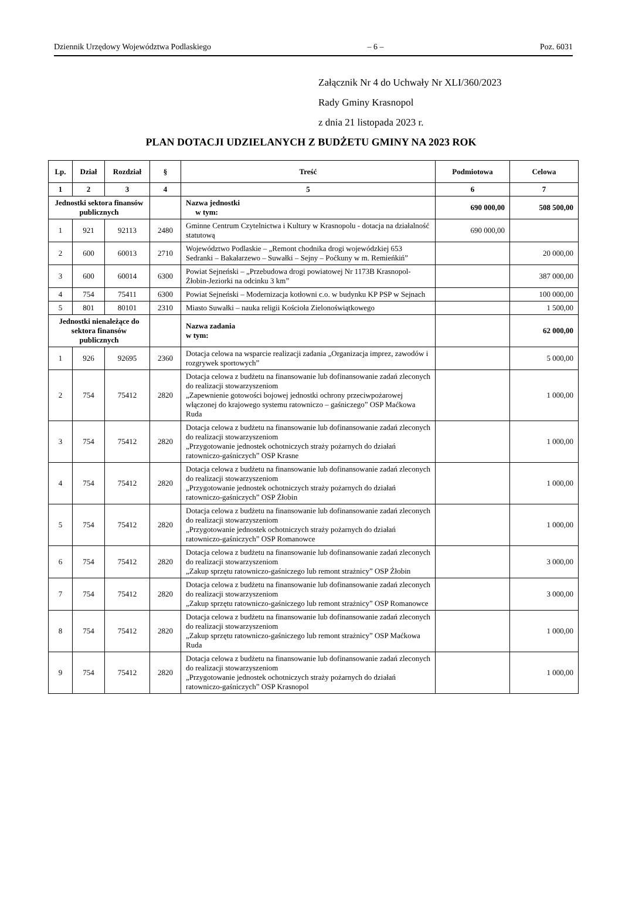Dziennik Urzędowy Województwa Podlaskiego – 6 – Poz. 6031
Załącznik Nr 4 do Uchwały Nr XLI/360/2023
Rady Gminy Krasnopol
z dnia 21 listopada 2023 r.
PLAN DOTACJI UDZIELANYCH Z BUDŻETU GMINY NA 2023 ROK
| Lp. | Dział | Rozdział | § | Treść | Podmiotowa | Celowa |
| --- | --- | --- | --- | --- | --- | --- |
| 1 | 2 | 3 | 4 | 5 | 6 | 7 |
| Jednostki sektora finansów publicznych | | | | Nazwa jednostki w tym: | 690 000,00 | 508 500,00 |
| 1 | 921 | 92113 | 2480 | Gminne Centrum Czytelnictwa i Kultury w Krasnopolu - dotacja na działalność statutową | 690 000,00 | |
| 2 | 600 | 60013 | 2710 | Województwo Podlaskie – „Remont chodnika drogi wojewódzkiej 653 Sedranki – Bakałarzewo – Suwałki – Sejny – Poćkuny w m. Remieńkiń” | | 20 000,00 |
| 3 | 600 | 60014 | 6300 | Powiat Sejneński – „Przebudowa drogi powiatowej Nr 1173B Krasnopol-Żłobin-Jeziorki na odcinku 3 km” | | 387 000,00 |
| 4 | 754 | 75411 | 6300 | Powiat Sejneński – Modernizacja kotłowni c.o. w budynku KP PSP w Sejnach | | 100 000,00 |
| 5 | 801 | 80101 | 2310 | Miasto Suwałki – nauka religii Kościoła Zielonoświątkowego | | 1 500,00 |
| Jednostki nienależące do sektora finansów publicznych | | | | Nazwa zadania w tym: | | 62 000,00 |
| 1 | 926 | 92695 | 2360 | Dotacja celowa na wsparcie realizacji zadania „Organizacja imprez, zawodów i rozgrywek sportowych” | | 5 000,00 |
| 2 | 754 | 75412 | 2820 | Dotacja celowa z budżetu na finansowanie lub dofinansowanie zadań zleconych do realizacji stowarzyszeniom „Zapewnienie gotowości bojowej jednostki ochrony przeciwpożarowej włączonej do krajowego systemu ratowniczo – gaśniczego” OSP Maćkowa Ruda | | 1 000,00 |
| 3 | 754 | 75412 | 2820 | Dotacja celowa z budżetu na finansowanie lub dofinansowanie zadań zleconych do realizacji stowarzyszeniom „Przygotowanie jednostek ochotniczych straży pożarnych do działań ratowniczo-gaśniczych” OSP Krasne | | 1 000,00 |
| 4 | 754 | 75412 | 2820 | Dotacja celowa z budżetu na finansowanie lub dofinansowanie zadań zleconych do realizacji stowarzyszeniom „Przygotowanie jednostek ochotniczych straży pożarnych do działań ratowniczo-gaśniczych” OSP Żłobin | | 1 000,00 |
| 5 | 754 | 75412 | 2820 | Dotacja celowa z budżetu na finansowanie lub dofinansowanie zadań zleconych do realizacji stowarzyszeniom „Przygotowanie jednostek ochotniczych straży pożarnych do działań ratowniczo-gaśniczych” OSP Romanowce | | 1 000,00 |
| 6 | 754 | 75412 | 2820 | Dotacja celowa z budżetu na finansowanie lub dofinansowanie zadań zleconych do realizacji stowarzyszeniom „Zakup sprzętu ratowniczo-gaśniczego lub remont strażnicy” OSP Żłobin | | 3 000,00 |
| 7 | 754 | 75412 | 2820 | Dotacja celowa z budżetu na finansowanie lub dofinansowanie zadań zleconych do realizacji stowarzyszeniom „Zakup sprzętu ratowniczo-gaśniczego lub remont strażnicy” OSP Romanowce | | 3 000,00 |
| 8 | 754 | 75412 | 2820 | Dotacja celowa z budżetu na finansowanie lub dofinansowanie zadań zleconych do realizacji stowarzyszeniom „Zakup sprzętu ratowniczo-gaśniczego lub remont strażnicy” OSP Maćkowa Ruda | | 1 000,00 |
| 9 | 754 | 75412 | 2820 | Dotacja celowa z budżetu na finansowanie lub dofinansowanie zadań zleconych do realizacji stowarzyszeniom „Przygotowanie jednostek ochotniczych straży pożarnych do działań ratowniczo-gaśniczych” OSP Krasnopol | | 1 000,00 |